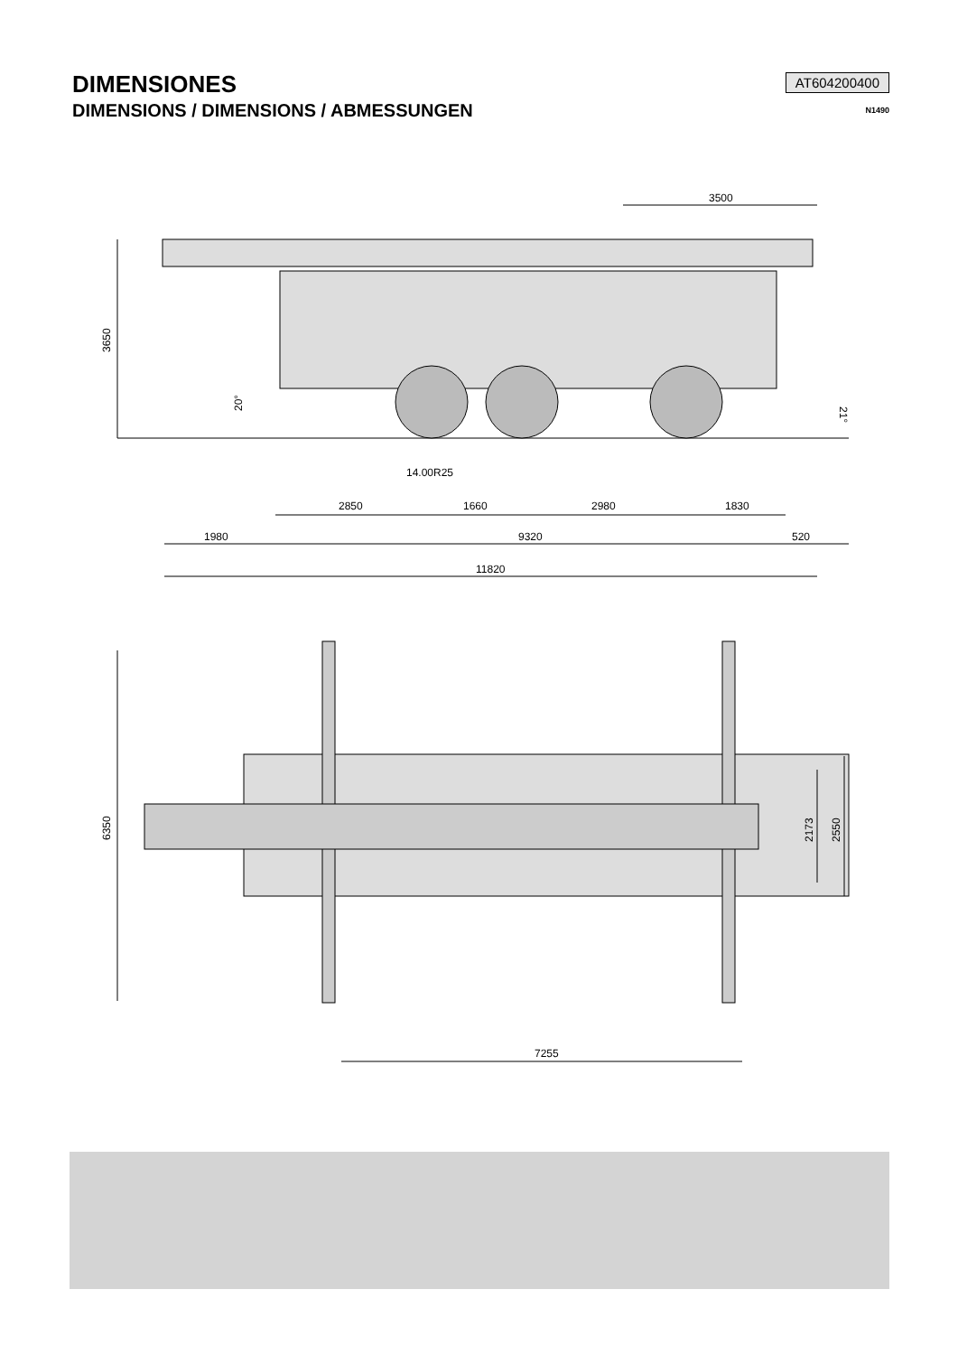DIMENSIONES
DIMENSIONS / DIMENSIONS / ABMESSUNGEN
AT604200400
N1490
3500
3650
20°
21°
14.00R25
2850
1660
2980
1830
1980
9320
520
11820
6350
2173
2550
7255